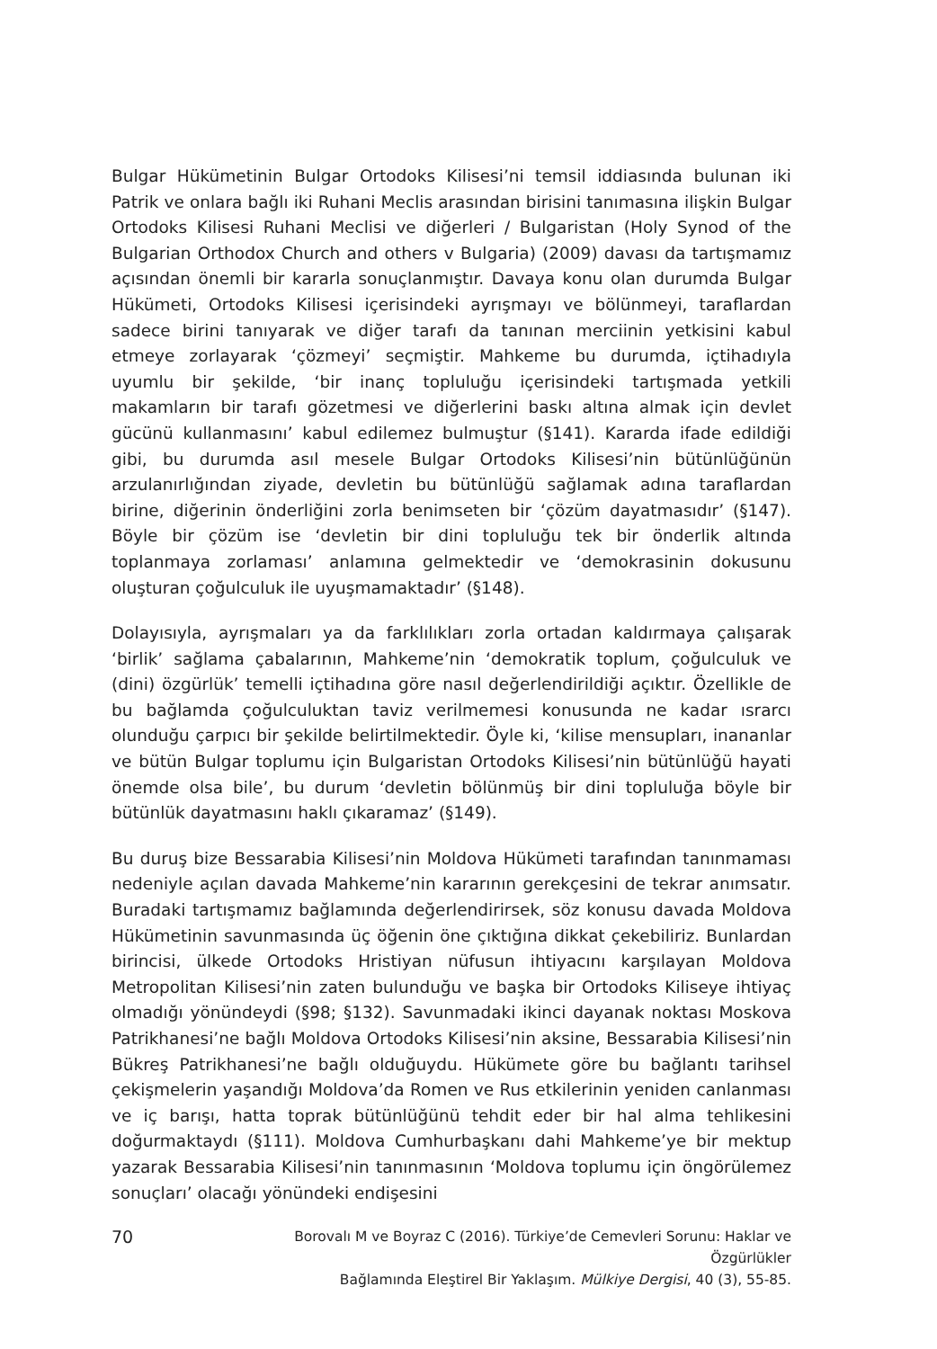Bulgar Hükümetinin Bulgar Ortodoks Kilisesi’ni temsil iddiasında bulunan iki Patrik ve onlara bağlı iki Ruhani Meclis arasından birisini tanımasına ilişkin Bulgar Ortodoks Kilisesi Ruhani Meclisi ve diğerleri / Bulgaristan (Holy Synod of the Bulgarian Orthodox Church and others v Bulgaria) (2009) davası da tartışmamız açısından önemli bir kararla sonuçlanmıştır. Davaya konu olan durumda Bulgar Hükümeti, Ortodoks Kilisesi içerisindeki ayrışmayı ve bölünmeyi, taraflardan sadece birini tanıyarak ve diğer tarafı da tanınan merciinin yetkisini kabul etmeye zorlayarak ‘çözmeyi’ seçmiştir. Mahkeme bu durumda, içtihadıyla uyumlu bir şekilde, ‘bir inanç topluluğu içerisindeki tartışmada yetkili makamların bir tarafı gözetmesi ve diğerlerini baskı altına almak için devlet gücünü kullanmasını’ kabul edilemez bulmuştur (§141). Kararda ifade edildiği gibi, bu durumda asıl mesele Bulgar Ortodoks Kilisesi’nin bütünlüğünün arzulanırlığından ziyade, devletin bu bütünlüğü sağlamak adına taraflardan birine, diğerinin önderliğini zorla benimseten bir ‘çözüm dayatmasıdır’ (§147). Böyle bir çözüm ise ‘devletin bir dini topluluğu tek bir önderlik altında toplanmaya zorlaması’ anlamına gelmektedir ve ‘demokrasinin dokusunu oluşturan çoğulculuk ile uyuşmamaktadır’ (§148).
Dolayısıyla, ayrışmaları ya da farklılıkları zorla ortadan kaldırmaya çalışarak ‘birlik’ sağlama çabalarının, Mahkeme’nin ‘demokratik toplum, çoğulculuk ve (dini) özgürlük’ temelli içtihadına göre nasıl değerlendirildiği açıktır. Özellikle de bu bağlamda çoğulculuktan taviz verilmemesi konusunda ne kadar ısrarcı olunduğu çarpıcı bir şekilde belirtilmektedir. Öyle ki, ‘kilise mensupları, inananlar ve bütün Bulgar toplumu için Bulgaristan Ortodoks Kilisesi’nin bütünlüğü hayati önemde olsa bile’, bu durum ‘devletin bölünmüş bir dini topluluğa böyle bir bütünlük dayatmasını haklı çıkaramaz’ (§149).
Bu duruş bize Bessarabia Kilisesi’nin Moldova Hükümeti tarafından tanınmaması nedeniyle açılan davada Mahkeme’nin kararının gerekçesini de tekrar anımsatır. Buradaki tartışmamız bağlamında değerlendirirsek, söz konusu davada Moldova Hükümetinin savunmasında üç öğenin öne çıktığına dikkat çekebiliriz. Bunlardan birincisi, ülkede Ortodoks Hristiyan nüfusun ihtiyacını karşılayan Moldova Metropolitan Kilisesi’nin zaten bulunduğu ve başka bir Ortodoks Kiliseye ihtiyaç olmadığı yönündeydi (§98; §132). Savunmadaki ikinci dayanak noktası Moskova Patrikhanesi’ne bağlı Moldova Ortodoks Kilisesi’nin aksine, Bessarabia Kilisesi’nin Bükreş Patrikhanesi’ne bağlı olduğuydu. Hükümete göre bu bağlantı tarihsel çekişmelerin yaşandığı Moldova’da Romen ve Rus etkilerinin yeniden canlanması ve iç barışı, hatta toprak bütünlüğünü tehdit eder bir hal alma tehlikesini doğurmaktaydı (§111). Moldova Cumhurbaşkanı dahi Mahkeme’ye bir mektup yazarak Bessarabia Kilisesi’nin tanınmasının ‘Moldova toplumu için öngörülemez sonuçları’ olacağı yönündeki endişesini
70
Borovalı M ve Boyraz C (2016). Türkiye’de Cemevleri Sorunu: Haklar ve Özgürlükler
Bağlamında Eleştirel Bir Yaklaşım. Mülkiye Dergisi, 40 (3), 55-85.